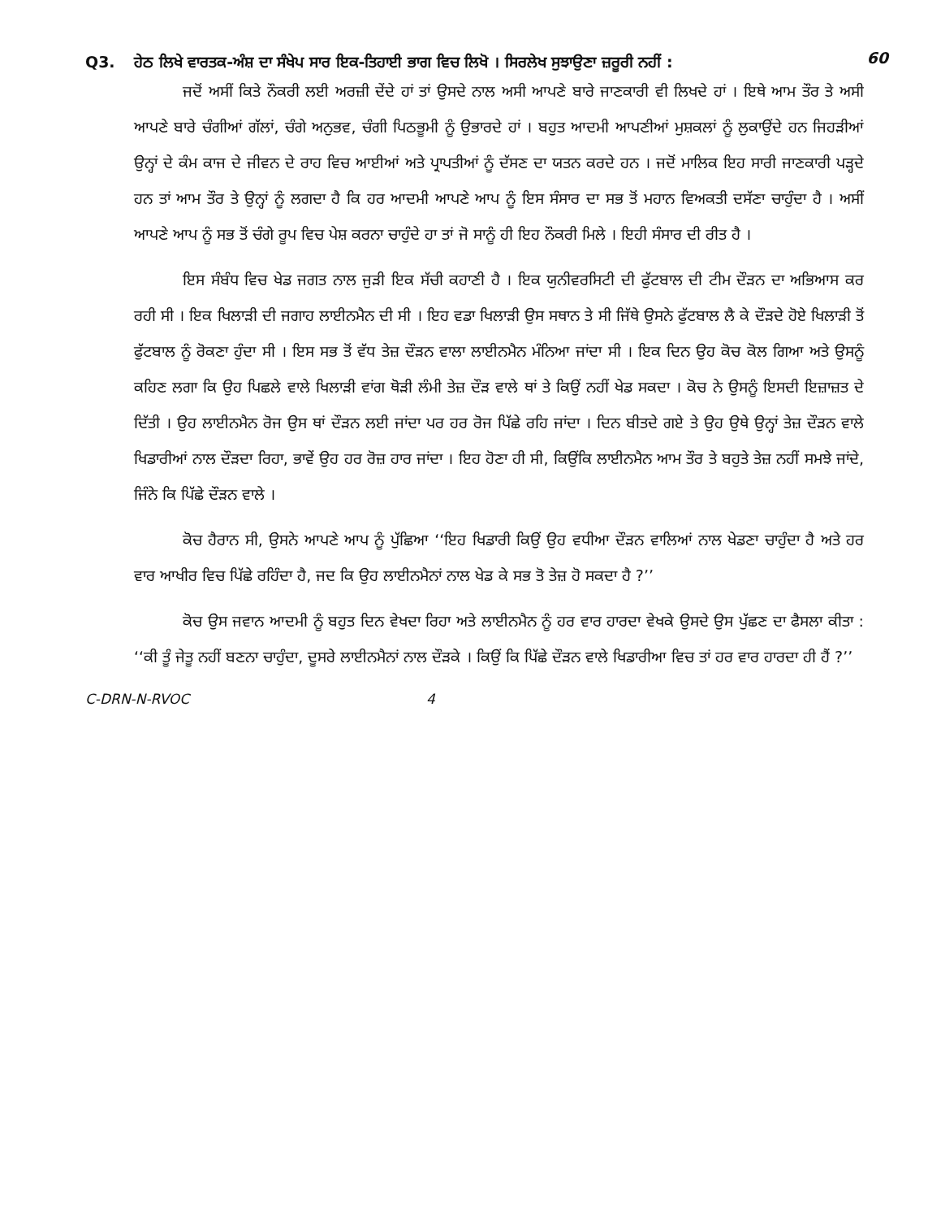Q3. ਹੇਠ ਲਿਖੇ ਵਾਰਤਕ-ਅੰਸ਼ ਦਾ ਸੰਖੇਪ ਸਾਰ ਇਕ-ਤਿਹਾਈ ਭਾਗ ਵਿਚ ਲਿਖੋ । ਸਿਰਲੇਖ ਸੁਝਾਉਣਾ ਜ਼ਰੂਰੀ ਨਹੀਂ :
60
ਜਦੋਂ ਅਸੀਂ ਕਿਤੇ ਨੌਕਰੀ ਲਈ ਅਰਜ਼ੀ ਦੇਂਦੇ ਹਾਂ ਤਾਂ ਉਸਦੇ ਨਾਲ ਅਸੀ ਆਪਣੇ ਬਾਰੇ ਜਾਣਕਾਰੀ ਵੀ ਲਿਖਦੇ ਹਾਂ । ਇਥੇ ਆਮ ਤੌਰ ਤੇ ਅਸੀ ਆਪਣੇ ਬਾਰੇ ਚੰਗੀਆਂ ਗੱਲਾਂ, ਚੰਗੇ ਅਨੁਭਵ, ਚੰਗੀ ਪਿਠਭੂਮੀ ਨੂੰ ਉਭਾਰਦੇ ਹਾਂ । ਬਹੁਤ ਆਦਮੀ ਆਪਣੀਆਂ ਮੁਸ਼ਕਲਾਂ ਨੂੰ ਲੁਕਾਉਂਦੇ ਹਨ ਜਿਹੜੀਆਂ ਉਨ੍ਹਾਂ ਦੇ ਕੰਮ ਕਾਜ ਦੇ ਜੀਵਨ ਦੇ ਰਾਹ ਵਿਚ ਆਈਆਂ ਅਤੇ ਪ੍ਰਾਪਤੀਆਂ ਨੂੰ ਦੱਸਣ ਦਾ ਯਤਨ ਕਰਦੇ ਹਨ । ਜਦੋਂ ਮਾਲਿਕ ਇਹ ਸਾਰੀ ਜਾਣਕਾਰੀ ਪੜ੍ਹਦੇ ਹਨ ਤਾਂ ਆਮ ਤੌਰ ਤੇ ਉਨ੍ਹਾਂ ਨੂੰ ਲਗਦਾ ਹੈ ਕਿ ਹਰ ਆਦਮੀ ਆਪਣੇ ਆਪ ਨੂੰ ਇਸ ਸੰਸਾਰ ਦਾ ਸਭ ਤੋਂ ਮਹਾਨ ਵਿਅਕਤੀ ਦਸੱਣਾ ਚਾਹੁੰਦਾ ਹੈ । ਅਸੀਂ ਆਪਣੇ ਆਪ ਨੂੰ ਸਭ ਤੋਂ ਚੰਗੇ ਰੂਪ ਵਿਚ ਪੇਸ਼ ਕਰਨਾ ਚਾਹੁੰਦੇ ਹਾ ਤਾਂ ਜੋ ਸਾਨੂੰ ਹੀ ਇਹ ਨੌਕਰੀ ਮਿਲੇ । ਇਹੀ ਸੰਸਾਰ ਦੀ ਰੀਤ ਹੈ ।
ਇਸ ਸੰਬੰਧ ਵਿਚ ਖੇਡ ਜਗਤ ਨਾਲ ਜੁੜੀ ਇਕ ਸੱਚੀ ਕਹਾਣੀ ਹੈ । ਇਕ ਯੁਨੀਵਰਸਿਟੀ ਦੀ ਫੁੱਟਬਾਲ ਦੀ ਟੀਮ ਦੌੜਨ ਦਾ ਅਭਿਆਸ ਕਰ ਰਹੀ ਸੀ । ਇਕ ਖਿਲਾੜੀ ਦੀ ਜਗਾਹ ਲਾਈਨਮੈਨ ਦੀ ਸੀ । ਇਹ ਵਡਾ ਖਿਲਾੜੀ ਉਸ ਸਥਾਨ ਤੇ ਸੀ ਜਿੱਥੇ ਉਸਨੇ ਫੁੱਟਬਾਲ ਲੈ ਕੇ ਦੌੜਦੇ ਹੋਏ ਖਿਲਾੜੀ ਤੋਂ ਫੁੱਟਬਾਲ ਨੂੰ ਰੋਕਣਾ ਹੁੰਦਾ ਸੀ । ਇਸ ਸਭ ਤੋਂ ਵੱਧ ਤੇਜ਼ ਦੌੜਨ ਵਾਲਾ ਲਾਈਨਮੈਨ ਮੰਨਿਆ ਜਾਂਦਾ ਸੀ । ਇਕ ਦਿਨ ਉਹ ਕੋਚ ਕੋਲ ਗਿਆ ਅਤੇ ਉਸਨੂੰ ਕਹਿਣ ਲਗਾ ਕਿ ਉਹ ਪਿਛਲੇ ਵਾਲੇ ਖਿਲਾੜੀ ਵਾਂਗ ਥੋੜੀ ਲੰਮੀ ਤੇਜ਼ ਦੌੜ ਵਾਲੇ ਥਾਂ ਤੇ ਕਿਉਂ ਨਹੀਂ ਖੇਡ ਸਕਦਾ । ਕੋਚ ਨੇ ਉਸਨੂੰ ਇਸਦੀ ਇਜ਼ਾਜ਼ਤ ਦੇ ਦਿੱਤੀ । ਉਹ ਲਾਈਨਮੈਨ ਰੋਜ ਉਸ ਥਾਂ ਦੌੜਨ ਲਈ ਜਾਂਦਾ ਪਰ ਹਰ ਰੋਜ ਪਿੱਛੇ ਰਹਿ ਜਾਂਦਾ । ਦਿਨ ਬੀਤਦੇ ਗਏ ਤੇ ਉਹ ਉਥੇ ਉਨ੍ਹਾਂ ਤੇਜ਼ ਦੌੜਨ ਵਾਲੇ ਖਿਡਾਰੀਆਂ ਨਾਲ ਦੌੜਦਾ ਰਿਹਾ, ਭਾਵੇਂ ਉਹ ਹਰ ਰੋਜ਼ ਹਾਰ ਜਾਂਦਾ । ਇਹ ਹੋਣਾ ਹੀ ਸੀ, ਕਿਉਂਕਿ ਲਾਈਨਮੈਨ ਆਮ ਤੌਰ ਤੇ ਬਹੁਤੇ ਤੇਜ਼ ਨਹੀਂ ਸਮਝੇ ਜਾਂਦੇ, ਜਿੰਨੇ ਕਿ ਪਿੱਛੇ ਦੌੜਨ ਵਾਲੇ ।
ਕੋਚ ਹੈਰਾਨ ਸੀ, ਉਸਨੇ ਆਪਣੇ ਆਪ ਨੂੰ ਪੁੱਛਿਆ ‘‘ਇਹ ਖਿਡਾਰੀ ਕਿਉਂ ਉਹ ਵਧੀਆ ਦੌੜਨ ਵਾਲਿਆਂ ਨਾਲ ਖੇਡਣਾ ਚਾਹੁੰਦਾ ਹੈ ਅਤੇ ਹਰ ਵਾਰ ਆਖੀਰ ਵਿਚ ਪਿੱਛੇ ਰਹਿੰਦਾ ਹੈ, ਜਦ ਕਿ ਉਹ ਲਾਈਨਮੈਨਾਂ ਨਾਲ ਖੇਡ ਕੇ ਸਭ ਤੋ ਤੇਜ਼ ਹੋ ਸਕਦਾ ਹੈ ?’’
ਕੋਚ ਉਸ ਜਵਾਨ ਆਦਮੀ ਨੂੰ ਬਹੁਤ ਦਿਨ ਵੇਖਦਾ ਰਿਹਾ ਅਤੇ ਲਾਈਨਮੈਨ ਨੂੰ ਹਰ ਵਾਰ ਹਾਰਦਾ ਵੇਖਕੇ ਉਸਦੇ ਉਸ ਪੁੱਛਣ ਦਾ ਫੈਸਲਾ ਕੀਤਾ : ‘‘ਕੀ ਤੂੰ ਜੇਤੂ ਨਹੀਂ ਬਣਨਾ ਚਾਹੁੰਦਾ, ਦੂਸਰੇ ਲਾਈਨਮੈਨਾਂ ਨਾਲ ਦੌੜਕੇ । ਕਿਉਂ ਕਿ ਪਿੱਛੇ ਦੌੜਨ ਵਾਲੇ ਖਿਡਾਰੀਆ ਵਿਚ ਤਾਂ ਹਰ ਵਾਰ ਹਾਰਦਾ ਹੀ ਹੈਂ ?’’
C-DRN-N-RVOC 4